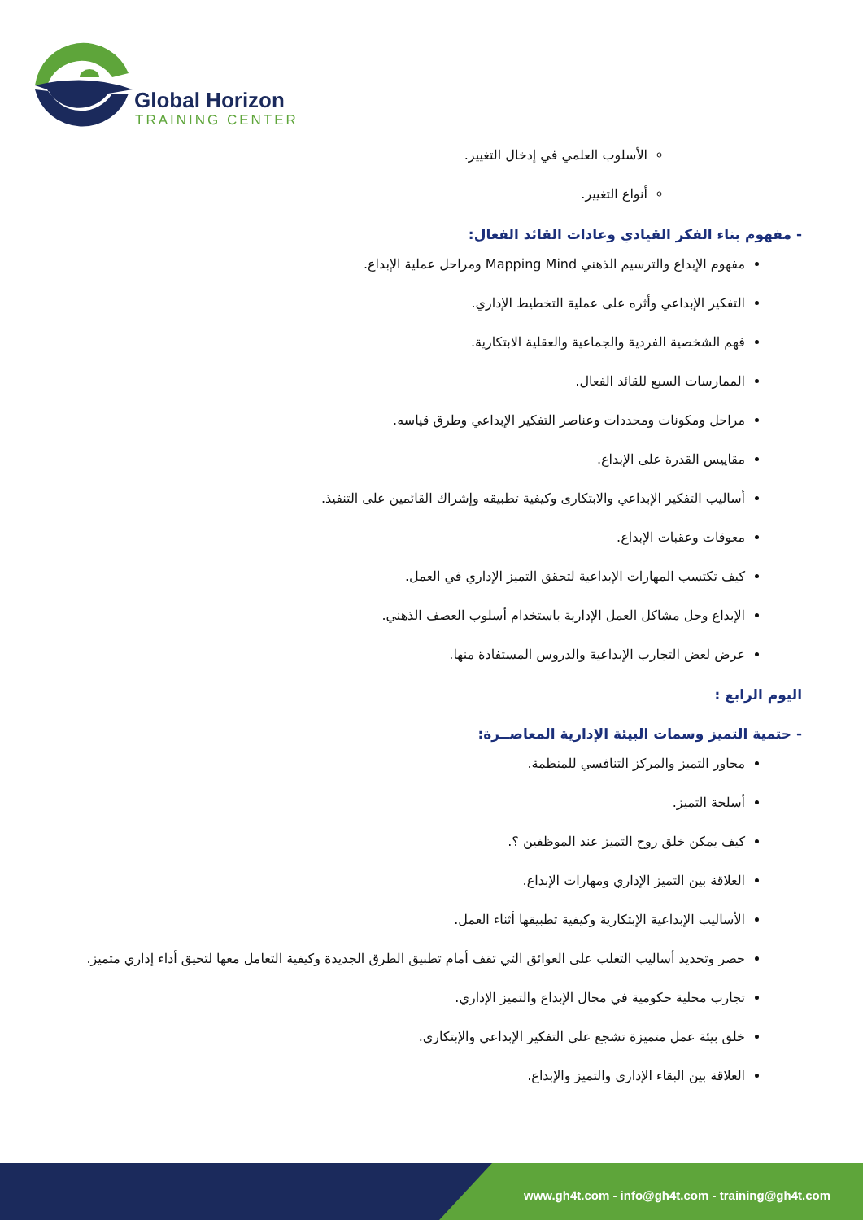Global Horizon
TRAINING CENTER
الأسلوب العلمي في إدخال التغيير.
أنواع التغيير.
- مفهوم بناء الفكر القيادي وعادات القائد الفعال:
مفهوم الإبداع والترسيم الذهني Mapping Mind ومراحل عملية الإبداع.
التفكير الإبداعي وأثره على عملية التخطيط الإداري.
فهم الشخصية الفردية والجماعية والعقلية الابتكارية.
الممارسات السبع للقائد الفعال.
مراحل ومكونات ومحددات وعناصر التفكير الإبداعي وطرق قياسه.
مقاييس القدرة على الإبداع.
أساليب التفكير الإبداعي والابتكارى وكيفية تطبيقه وإشراك القائمين على التنفيذ.
معوقات وعقبات الإبداع.
كيف تكتسب المهارات الإبداعية لتحقق التميز الإداري في العمل.
الإبداع وحل مشاكل العمل الإدارية باستخدام أسلوب العصف الذهني.
عرض لعض التجارب الإبداعية والدروس المستفادة منها.
اليوم الرابع :
- حتمية التميز وسمات البيئة الإدارية المعاصــرة:
محاور التميز والمركز التنافسي للمنظمة.
أسلحة التميز.
كيف يمكن خلق روح التميز عند الموظفين ؟.
العلاقة بين التميز الإداري ومهارات الإبداع.
الأساليب الإبداعية الإبتكارية وكيفية تطبيقها أثناء العمل.
حصر وتحديد أساليب التغلب على العوائق التي تقف أمام تطبيق الطرق الجديدة وكيفية التعامل معها لتحيق أداء إداري متميز.
تجارب محلية حكومية في مجال الإبداع والتميز الإداري.
خلق بيئة عمل متميزة تشجع على التفكير الإبداعي والإبتكاري.
العلاقة بين البقاء الإداري والتميز والإبداع.
www.gh4t.com - info@gh4t.com - training@gh4t.com